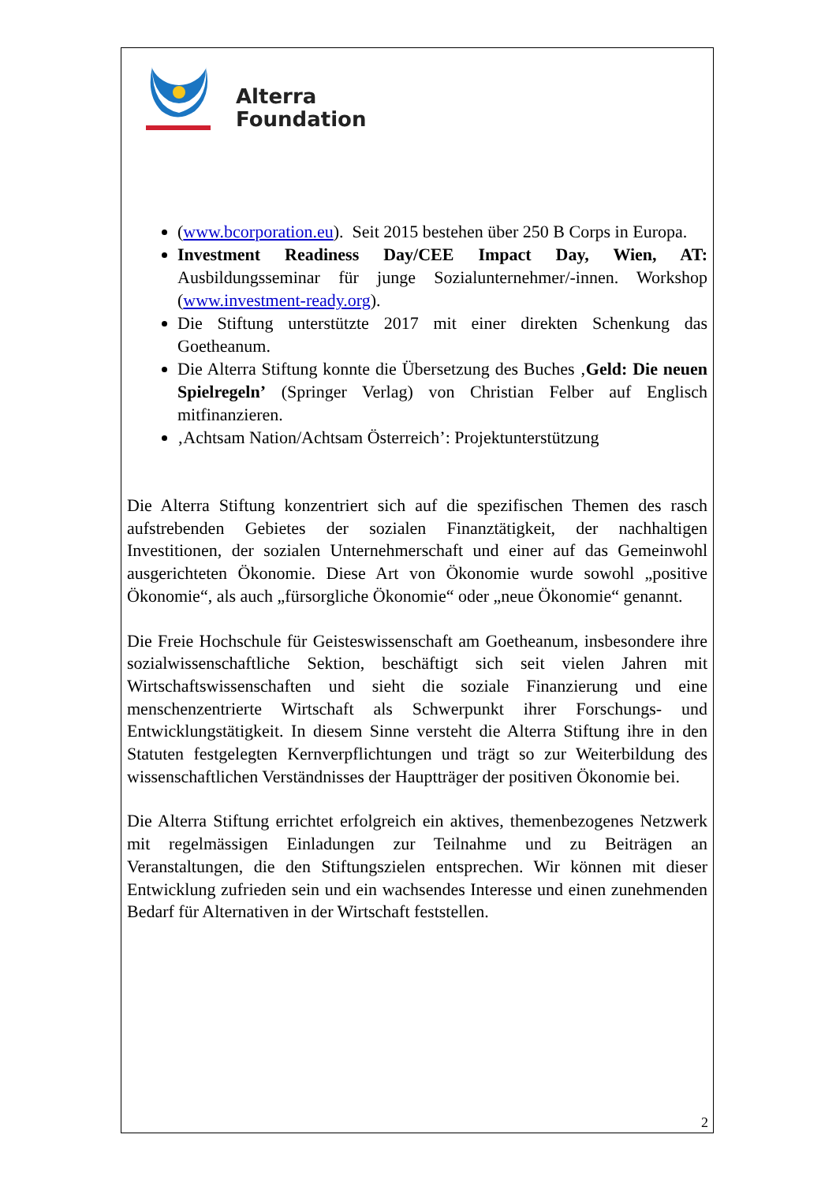Alterra
Foundation
(www.bcorporation.eu). Seit 2015 bestehen über 250 B Corps in Europa.
Investment Readiness Day/CEE Impact Day, Wien, AT: Ausbildungsseminar für junge Sozialunternehmer/-innen. Workshop (www.investment-ready.org).
Die Stiftung unterstützte 2017 mit einer direkten Schenkung das Goetheanum.
Die Alterra Stiftung konnte die Übersetzung des Buches ‚Geld: Die neuen Spielregeln’ (Springer Verlag) von Christian Felber auf Englisch mitfinanzieren.
‚Achtsam Nation/Achtsam Österreich’: Projektunterstützung
Die Alterra Stiftung konzentriert sich auf die spezifischen Themen des rasch aufstrebenden Gebietes der sozialen Finanztätigkeit, der nachhaltigen Investitionen, der sozialen Unternehmerschaft und einer auf das Gemeinwohl ausgerichteten Ökonomie. Diese Art von Ökonomie wurde sowohl „positive Ökonomie“, als auch „fürsorgliche Ökonomie“ oder „neue Ökonomie“ genannt.
Die Freie Hochschule für Geisteswissenschaft am Goetheanum, insbesondere ihre sozialwissenschaftliche Sektion, beschäftigt sich seit vielen Jahren mit Wirtschaftswissenschaften und sieht die soziale Finanzierung und eine menschenzentrierte Wirtschaft als Schwerpunkt ihrer Forschungs- und Entwicklungstätigkeit. In diesem Sinne versteht die Alterra Stiftung ihre in den Statuten festgelegten Kernverpflichtungen und trägt so zur Weiterbildung des wissenschaftlichen Verständnisses der Hauptträger der positiven Ökonomie bei.
Die Alterra Stiftung errichtet erfolgreich ein aktives, themenbezogenes Netzwerk mit regelmässigen Einladungen zur Teilnahme und zu Beiträgen an Veranstaltungen, die den Stiftungszielen entsprechen. Wir können mit dieser Entwicklung zufrieden sein und ein wachsendes Interesse und einen zunehmenden Bedarf für Alternativen in der Wirtschaft feststellen.
2